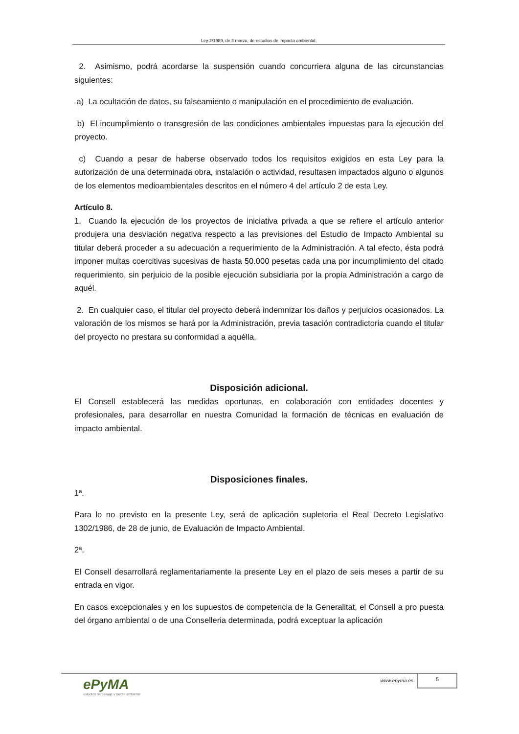Ley 2/1989, de 3 marzo, de estudios de impacto ambiental.
2. Asimismo, podrá acordarse la suspensión cuando concurriera alguna de las circunstancias siguientes:
a) La ocultación de datos, su falseamiento o manipulación en el procedimiento de evaluación.
b) El incumplimiento o transgresión de las condiciones ambientales impuestas para la ejecución del proyecto.
c) Cuando a pesar de haberse observado todos los requisitos exigidos en esta Ley para la autorización de una determinada obra, instalación o actividad, resultasen impactados alguno o algunos de los elementos medioambientales descritos en el número 4 del artículo 2 de esta Ley.
Artículo 8.
1. Cuando la ejecución de los proyectos de iniciativa privada a que se refiere el artículo anterior produjera una desviación negativa respecto a las previsiones del Estudio de Impacto Ambiental su titular deberá proceder a su adecuación a requerimiento de la Administración. A tal efecto, ésta podrá imponer multas coercitivas sucesivas de hasta 50.000 pesetas cada una por incumplimiento del citado requerimiento, sin perjuicio de la posible ejecución subsidiaria por la propia Administración a cargo de aquél.
2. En cualquier caso, el titular del proyecto deberá indemnizar los daños y perjuicios ocasionados. La valoración de los mismos se hará por la Administración, previa tasación contradictoria cuando el titular del proyecto no prestara su conformidad a aquélla.
Disposición adicional.
El Consell establecerá las medidas oportunas, en colaboración con entidades docentes y profesionales, para desarrollar en nuestra Comunidad la formación de técnicas en evaluación de impacto ambiental.
Disposiciones finales.
1ª.
Para lo no previsto en la presente Ley, será de aplicación supletoria el Real Decreto Legislativo 1302/1986, de 28 de junio, de Evaluación de Impacto Ambiental.
2ª.
El Consell desarrollará reglamentariamente la presente Ley en el plazo de seis meses a partir de su entrada en vigor.
En casos excepcionales y en los supuestos de competencia de la Generalitat, el Consell a pro puesta del órgano ambiental o de una Conselleria determinada, podrá exceptuar la aplicación
ePyMA
estudios de paisaje y medio ambiente
www.epyma.es
5